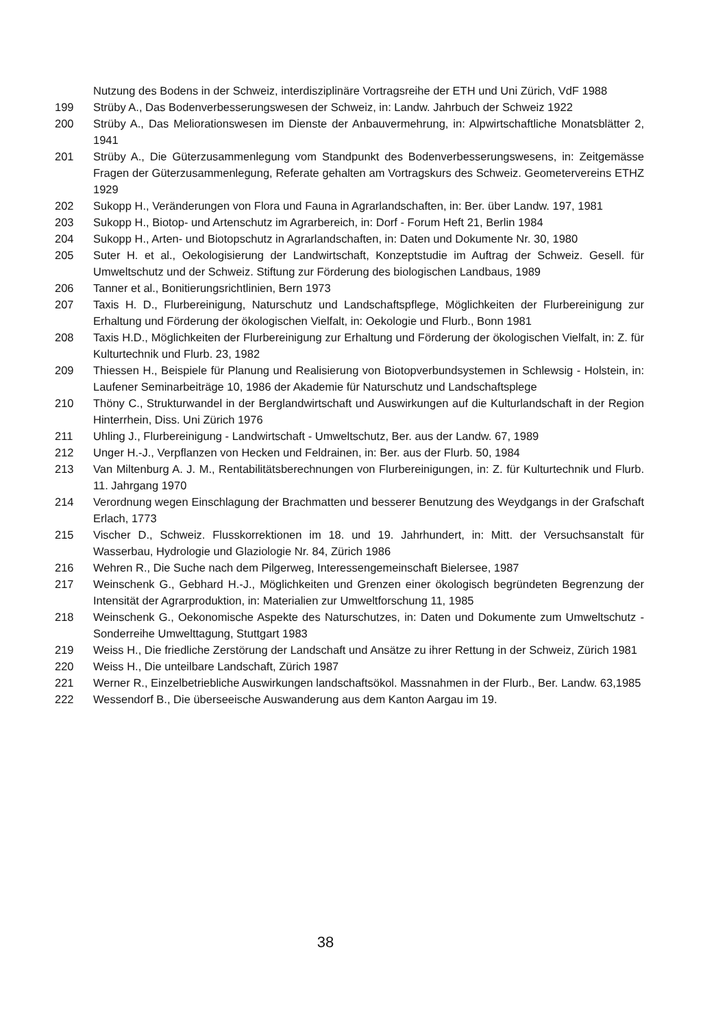Nutzung des Bodens in der Schweiz, interdisziplinäre Vortragsreihe der ETH und Uni Zürich, VdF 1988
199 Strüby A., Das Bodenverbesserungswesen der Schweiz, in: Landw. Jahrbuch der Schweiz 1922
200 Strüby A., Das Meliorationswesen im Dienste der Anbauvermehrung, in: Alpwirtschaftliche Monatsblätter 2, 1941
201 Strüby A., Die Güterzusammenlegung vom Standpunkt des Bodenverbesserungswesens, in: Zeitgemässe Fragen der Güterzusammenlegung, Referate gehalten am Vortragskurs des Schweiz. Geometervereins ETHZ 1929
202 Sukopp H., Veränderungen von Flora und Fauna in Agrarlandschaften, in: Ber. über Landw. 197, 1981
203 Sukopp H., Biotop- und Artenschutz im Agrarbereich, in: Dorf - Forum Heft 21, Berlin 1984
204 Sukopp H., Arten- und Biotopschutz in Agrarlandschaften, in: Daten und Dokumente Nr. 30, 1980
205 Suter H. et al., Oekologisierung der Landwirtschaft, Konzeptstudie im Auftrag der Schweiz. Gesell. für Umweltschutz und der Schweiz. Stiftung zur Förderung des biologischen Landbaus, 1989
206 Tanner et al., Bonitierungsrichtlinien, Bern 1973
207 Taxis H. D., Flurbereinigung, Naturschutz und Landschaftspflege, Möglichkeiten der Flurbereinigung zur Erhaltung und Förderung der ökologischen Vielfalt, in: Oekologie und Flurb., Bonn 1981
208 Taxis H.D., Möglichkeiten der Flurbereinigung zur Erhaltung und Förderung der ökologischen Vielfalt, in: Z. für Kulturtechnik und Flurb. 23, 1982
209 Thiessen H., Beispiele für Planung und Realisierung von Biotopverbundsystemen in Schlewsig - Holstein, in: Laufener Seminarbeiträge 10, 1986 der Akademie für Naturschutz und Landschaftsplege
210 Thöny C., Strukturwandel in der Berglandwirtschaft und Auswirkungen auf die Kulturlandschaft in der Region Hinterrhein, Diss. Uni Zürich 1976
211 Uhling J., Flurbereinigung - Landwirtschaft - Umweltschutz, Ber. aus der Landw. 67, 1989
212 Unger H.-J., Verpflanzen von Hecken und Feldrainen, in: Ber. aus der Flurb. 50, 1984
213 Van Miltenburg A. J. M., Rentabilitätsberechnungen von Flurbereinigungen, in: Z. für Kulturtechnik und Flurb. 11. Jahrgang 1970
214 Verordnung wegen Einschlagung der Brachmatten und besserer Benutzung des Weydgangs in der Grafschaft Erlach, 1773
215 Vischer D., Schweiz. Flusskorrektionen im 18. und 19. Jahrhundert, in: Mitt. der Versuchsanstalt für Wasserbau, Hydrologie und Glaziologie Nr. 84, Zürich 1986
216 Wehren R., Die Suche nach dem Pilgerweg, Interessengemeinschaft Bielersee, 1987
217 Weinschenk G., Gebhard H.-J., Möglichkeiten und Grenzen einer ökologisch begründeten Begrenzung der Intensität der Agrarproduktion, in: Materialien zur Umweltforschung 11, 1985
218 Weinschenk G., Oekonomische Aspekte des Naturschutzes, in: Daten und Dokumente zum Umweltschutz - Sonderreihe Umwelttagung, Stuttgart 1983
219 Weiss H., Die friedliche Zerstörung der Landschaft und Ansätze zu ihrer Rettung in der Schweiz, Zürich 1981
220 Weiss H., Die unteilbare Landschaft, Zürich 1987
221 Werner R., Einzelbetriebliche Auswirkungen landschaftsökol. Massnahmen in der Flurb., Ber. Landw. 63,1985
222 Wessendorf B., Die überseeische Auswanderung aus dem Kanton Aargau im 19.
38